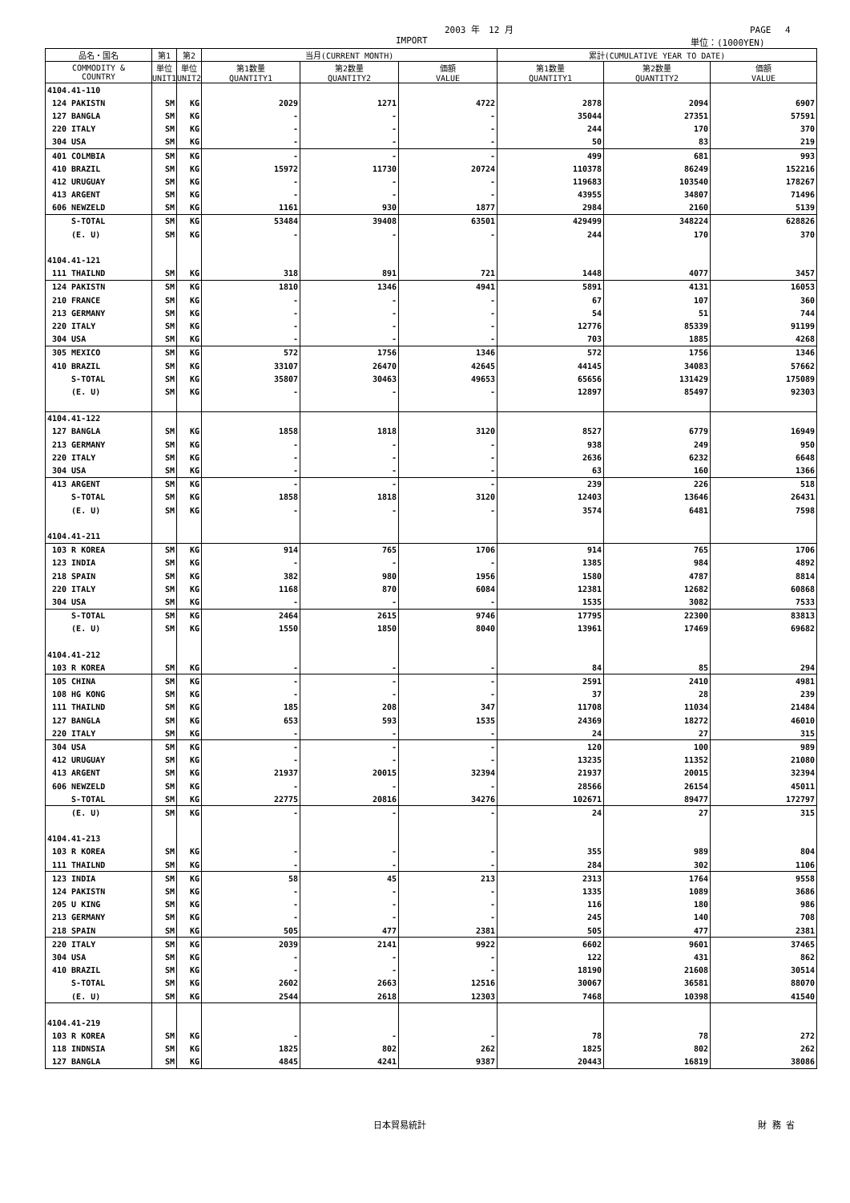2003 年　12 月 PAGE　 4
IMPORT 単位：(1000YEN)
| 品名・国名 | 第1 | 第2 | 当月(CURRENT MONTH) | | | 累計(CUMULATIVE YEAR TO DATE) | | |
| --- | --- | --- | --- | --- | --- | --- | --- | --- |
| COMMODITY & COUNTRY | 単位 UNIT1 | 単位 UNIT2 | 第1数量 QUANTITY1 | 第2数量 QUANTITY2 | 価額 VALUE | 第1数量 QUANTITY1 | 第2数量 QUANTITY2 | 価額 VALUE |
| 4104.41-110 | | | | | | | | |
| 124 PAKISTN | SM | KG | 2029 | 1271 | 4722 | 2878 | 2094 | 6907 |
| 127 BANGLA | SM | KG | - | - | - | 35044 | 27351 | 57591 |
| 220 ITALY | SM | KG | - | - | - | 244 | 170 | 370 |
| 304 USA | SM | KG | - | - | - | 50 | 83 | 219 |
| 401 COLMBIA | SM | KG | - | - | - | 499 | 681 | 993 |
| 410 BRAZIL | SM | KG | 15972 | 11730 | 20724 | 110378 | 86249 | 152216 |
| 412 URUGUAY | SM | KG | - | - | - | 119683 | 103540 | 178267 |
| 413 ARGENT | SM | KG | - | - | - | 43955 | 34807 | 71496 |
| 606 NEWZELD | SM | KG | 1161 | 930 | 1877 | 2984 | 2160 | 5139 |
| S-TOTAL | SM | KG | 53484 | 39408 | 63501 | 429499 | 348224 | 628826 |
| (E. U) | SM | KG | - | - | - | 244 | 170 | 370 |
| 4104.41-121 | | | | | | | | |
| 111 THAILND | SM | KG | 318 | 891 | 721 | 1448 | 4077 | 3457 |
| 124 PAKISTN | SM | KG | 1810 | 1346 | 4941 | 5891 | 4131 | 16053 |
| 210 FRANCE | SM | KG | - | - | - | 67 | 107 | 360 |
| 213 GERMANY | SM | KG | - | - | - | 54 | 51 | 744 |
| 220 ITALY | SM | KG | - | - | - | 12776 | 85339 | 91199 |
| 304 USA | SM | KG | - | - | - | 703 | 1885 | 4268 |
| 305 MEXICO | SM | KG | 572 | 1756 | 1346 | 572 | 1756 | 1346 |
| 410 BRAZIL | SM | KG | 33107 | 26470 | 42645 | 44145 | 34083 | 57662 |
| S-TOTAL | SM | KG | 35807 | 30463 | 49653 | 65656 | 131429 | 175089 |
| (E. U) | SM | KG | - | - | - | 12897 | 85497 | 92303 |
| 4104.41-122 | | | | | | | | |
| 127 BANGLA | SM | KG | 1858 | 1818 | 3120 | 8527 | 6779 | 16949 |
| 213 GERMANY | SM | KG | - | - | - | 938 | 249 | 950 |
| 220 ITALY | SM | KG | - | - | - | 2636 | 6232 | 6648 |
| 304 USA | SM | KG | - | - | - | 63 | 160 | 1366 |
| 413 ARGENT | SM | KG | - | - | - | 239 | 226 | 518 |
| S-TOTAL | SM | KG | 1858 | 1818 | 3120 | 12403 | 13646 | 26431 |
| (E. U) | SM | KG | - | - | - | 3574 | 6481 | 7598 |
| 4104.41-211 | | | | | | | | |
| 103 R KOREA | SM | KG | 914 | 765 | 1706 | 914 | 765 | 1706 |
| 123 INDIA | SM | KG | - | - | - | 1385 | 984 | 4892 |
| 218 SPAIN | SM | KG | 382 | 980 | 1956 | 1580 | 4787 | 8814 |
| 220 ITALY | SM | KG | 1168 | 870 | 6084 | 12381 | 12682 | 60868 |
| 304 USA | SM | KG | - | - | - | 1535 | 3082 | 7533 |
| S-TOTAL | SM | KG | 2464 | 2615 | 9746 | 17795 | 22300 | 83813 |
| (E. U) | SM | KG | 1550 | 1850 | 8040 | 13961 | 17469 | 69682 |
| 4104.41-212 | | | | | | | | |
| 103 R KOREA | SM | KG | - | - | - | 84 | 85 | 294 |
| 105 CHINA | SM | KG | - | - | - | 2591 | 2410 | 4981 |
| 108 HG KONG | SM | KG | - | - | - | 37 | 28 | 239 |
| 111 THAILND | SM | KG | 185 | 208 | 347 | 11708 | 11034 | 21484 |
| 127 BANGLA | SM | KG | 653 | 593 | 1535 | 24369 | 18272 | 46010 |
| 220 ITALY | SM | KG | - | - | - | 24 | 27 | 315 |
| 304 USA | SM | KG | - | - | - | 120 | 100 | 989 |
| 412 URUGUAY | SM | KG | - | - | - | 13235 | 11352 | 21080 |
| 413 ARGENT | SM | KG | 21937 | 20015 | 32394 | 21937 | 20015 | 32394 |
| 606 NEWZELD | SM | KG | - | - | - | 28566 | 26154 | 45011 |
| S-TOTAL | SM | KG | 22775 | 20816 | 34276 | 102671 | 89477 | 172797 |
| (E. U) | SM | KG | - | - | - | 24 | 27 | 315 |
| 4104.41-213 | | | | | | | | |
| 103 R KOREA | SM | KG | - | - | - | 355 | 989 | 804 |
| 111 THAILND | SM | KG | - | - | - | 284 | 302 | 1106 |
| 123 INDIA | SM | KG | 58 | 45 | 213 | 2313 | 1764 | 9558 |
| 124 PAKISTN | SM | KG | - | - | - | 1335 | 1089 | 3686 |
| 205 U KING | SM | KG | - | - | - | 116 | 180 | 986 |
| 213 GERMANY | SM | KG | - | - | - | 245 | 140 | 708 |
| 218 SPAIN | SM | KG | 505 | 477 | 2381 | 505 | 477 | 2381 |
| 220 ITALY | SM | KG | 2039 | 2141 | 9922 | 6602 | 9601 | 37465 |
| 304 USA | SM | KG | - | - | - | 122 | 431 | 862 |
| 410 BRAZIL | SM | KG | - | - | - | 18190 | 21608 | 30514 |
| S-TOTAL | SM | KG | 2602 | 2663 | 12516 | 30067 | 36581 | 88070 |
| (E. U) | SM | KG | 2544 | 2618 | 12303 | 7468 | 10398 | 41540 |
| 4104.41-219 | | | | | | | | |
| 103 R KOREA | SM | KG | - | - | - | 78 | 78 | 272 |
| 118 INDNSIA | SM | KG | 1825 | 802 | 262 | 1825 | 802 | 262 |
| 127 BANGLA | SM | KG | 4845 | 4241 | 9387 | 20443 | 16819 | 38086 |
日本貿易統計 財 務 省